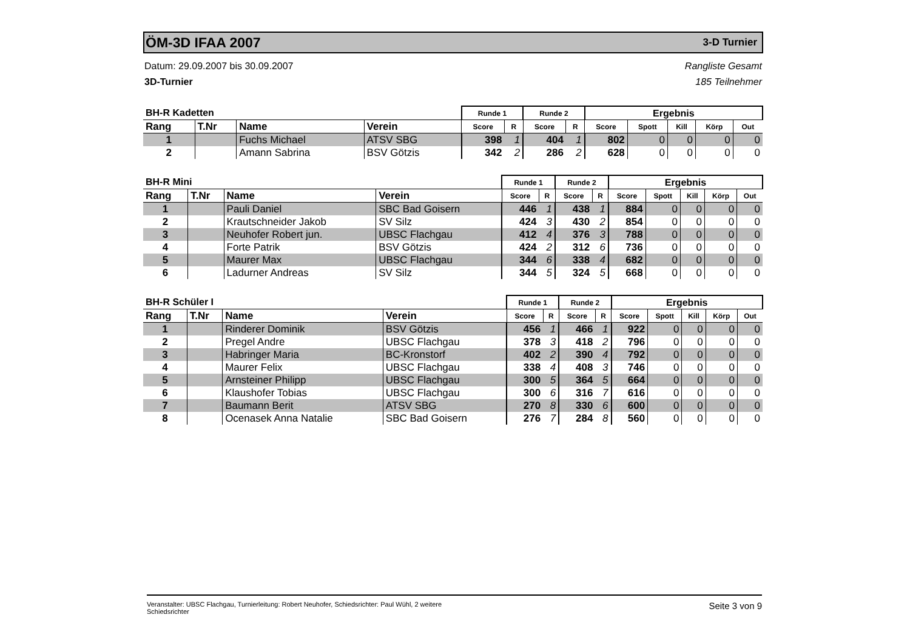ÖM-3D IFAA 2007
3-D Turnier
Datum: 29.09.2007 bis 30.09.2007
3D-Turnier
Rangliste Gesamt
185 Teilnehmer
| BH-R Kadetten | | | | Runde 1 | | Runde 2 | | Ergebnis | | | | |
| --- | --- | --- | --- | --- | --- | --- | --- | --- | --- | --- | --- | --- |
| Rang | T.Nr | Name | Verein | Score | R | Score | R | Score | Spott | Kill | Körp | Out |
| 1 | | Fuchs Michael | ATSV SBG | 398 | 1 | 404 | 1 | 802 | 0 | 0 | 0 | 0 |
| 2 | | Amann Sabrina | BSV Götzis | 342 | 2 | 286 | 2 | 628 | 0 | 0 | 0 | 0 |
| BH-R Mini | | | | Runde 1 | | Runde 2 | | Ergebnis | | | | |
| --- | --- | --- | --- | --- | --- | --- | --- | --- | --- | --- | --- | --- |
| Rang | T.Nr | Name | Verein | Score | R | Score | R | Score | Spott | Kill | Körp | Out |
| 1 | | Pauli Daniel | SBC Bad Goisern | 446 | 1 | 438 | 1 | 884 | 0 | 0 | 0 | 0 |
| 2 | | Krautschneider Jakob | SV Silz | 424 | 3 | 430 | 2 | 854 | 0 | 0 | 0 | 0 |
| 3 | | Neuhofer Robert jun. | UBSC Flachgau | 412 | 4 | 376 | 3 | 788 | 0 | 0 | 0 | 0 |
| 4 | | Forte Patrik | BSV Götzis | 424 | 2 | 312 | 6 | 736 | 0 | 0 | 0 | 0 |
| 5 | | Maurer Max | UBSC Flachgau | 344 | 6 | 338 | 4 | 682 | 0 | 0 | 0 | 0 |
| 6 | | Ladurner Andreas | SV Silz | 344 | 5 | 324 | 5 | 668 | 0 | 0 | 0 | 0 |
| BH-R Schüler I | | | | Runde 1 | | Runde 2 | | Ergebnis | | | | |
| --- | --- | --- | --- | --- | --- | --- | --- | --- | --- | --- | --- | --- |
| Rang | T.Nr | Name | Verein | Score | R | Score | R | Score | Spott | Kill | Körp | Out |
| 1 | | Rinderer Dominik | BSV Götzis | 456 | 1 | 466 | 1 | 922 | 0 | 0 | 0 | 0 |
| 2 | | Pregel Andre | UBSC Flachgau | 378 | 3 | 418 | 2 | 796 | 0 | 0 | 0 | 0 |
| 3 | | Habringer Maria | BC-Kronstorf | 402 | 2 | 390 | 4 | 792 | 0 | 0 | 0 | 0 |
| 4 | | Maurer Felix | UBSC Flachgau | 338 | 4 | 408 | 3 | 746 | 0 | 0 | 0 | 0 |
| 5 | | Arnsteiner Philipp | UBSC Flachgau | 300 | 5 | 364 | 5 | 664 | 0 | 0 | 0 | 0 |
| 6 | | Klaushofer Tobias | UBSC Flachgau | 300 | 6 | 316 | 7 | 616 | 0 | 0 | 0 | 0 |
| 7 | | Baumann Berit | ATSV SBG | 270 | 8 | 330 | 6 | 600 | 0 | 0 | 0 | 0 |
| 8 | | Ocenasek Anna Natalie | SBC Bad Goisern | 276 | 7 | 284 | 8 | 560 | 0 | 0 | 0 | 0 |
Veranstalter: UBSC Flachgau, Turnierleitung: Robert Neuhofer, Schiedsrichter: Paul Wühl, 2 weitere
Schiedsrichter
Seite 3 von 9